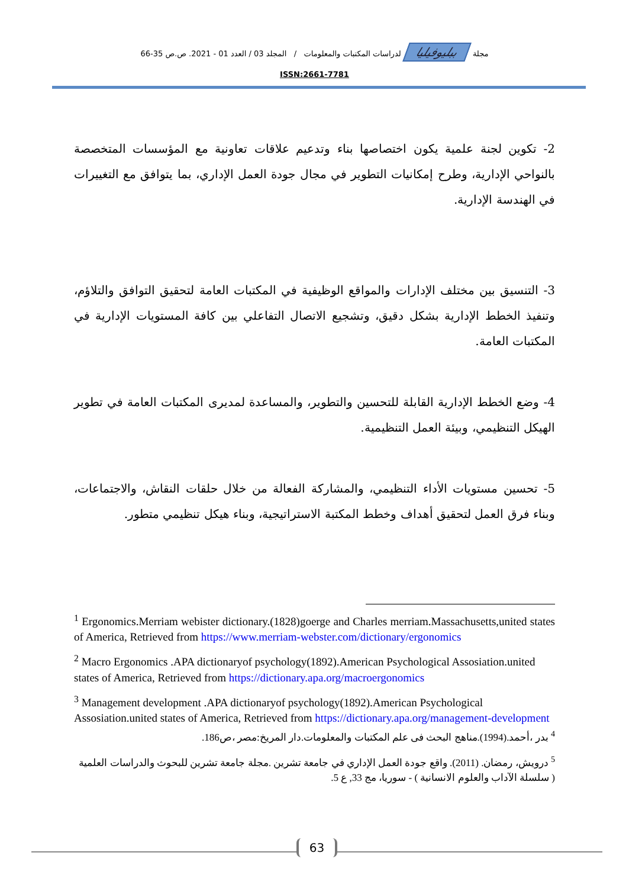مجلة ببليوفيليا لدراسات المكتبات والمعلومات / المجلد 03 / العدد 01 - 2021. ص.ص 35-66
ISSN:2661-7781
2- تكوين لجنة علمية يكون اختصاصها بناء وتدعيم علاقات تعاونية مع المؤسسات المتخصصة بالنواحي الإدارية، وطرح إمكانيات التطوير في مجال جودة العمل الإداري، بما يتوافق مع التغييرات في الهندسة الإدارية.
3- التنسيق بين مختلف الإدارات والمواقع الوظيفية في المكتبات العامة لتحقيق التوافق والتلاؤم، وتنفيذ الخطط الإدارية بشكل دقيق، وتشجيع الاتصال التفاعلي بين كافة المستويات الإدارية في المكتبات العامة.
4- وضع الخطط الإدارية القابلة للتحسين والتطوير، والمساعدة لمديرى المكتبات العامة في تطوير الهيكل التنظيمي، وبيئة العمل التنظيمية.
5- تحسين مستويات الأداء التنظيمي، والمشاركة الفعالة من خلال حلقات النقاش، والاجتماعات، وبناء فرق العمل لتحقيق أهداف وخطط المكتبة الاستراتيجية، وبناء هيكل تنظيمي متطور.
<sup>1</sup> Ergonomics.Merriam webister dictionary.(1828)goerge and Charles merriam.Massachusetts,united states of America, Retrieved from https://www.merriam-webster.com/dictionary/ergonomics
<sup>2</sup> Macro Ergonomics .APA dictionaryof psychology(1892).American Psychological Assosiation.united states of America, Retrieved from https://dictionary.apa.org/macroergonomics
<sup>3</sup> Management development .APA dictionaryof psychology(1892).American Psychological Assosiation.united states of America, Retrieved from https://dictionary.apa.org/management-development
<sup>4</sup> بدر ،أحمد.(1994).مناهج البحث فى علم المكتبات والمعلومات.دار المريخ:مصر ،ص186.
<sup>5</sup> درويش، رمضان. (2011). واقع جودة العمل الإداري في جامعة تشرين .مجلة جامعة تشرين للبحوث والدراسات العلمية ( سلسلة الآداب والعلوم الانسانية ) - سوريا، مج 33, ع 5.
63